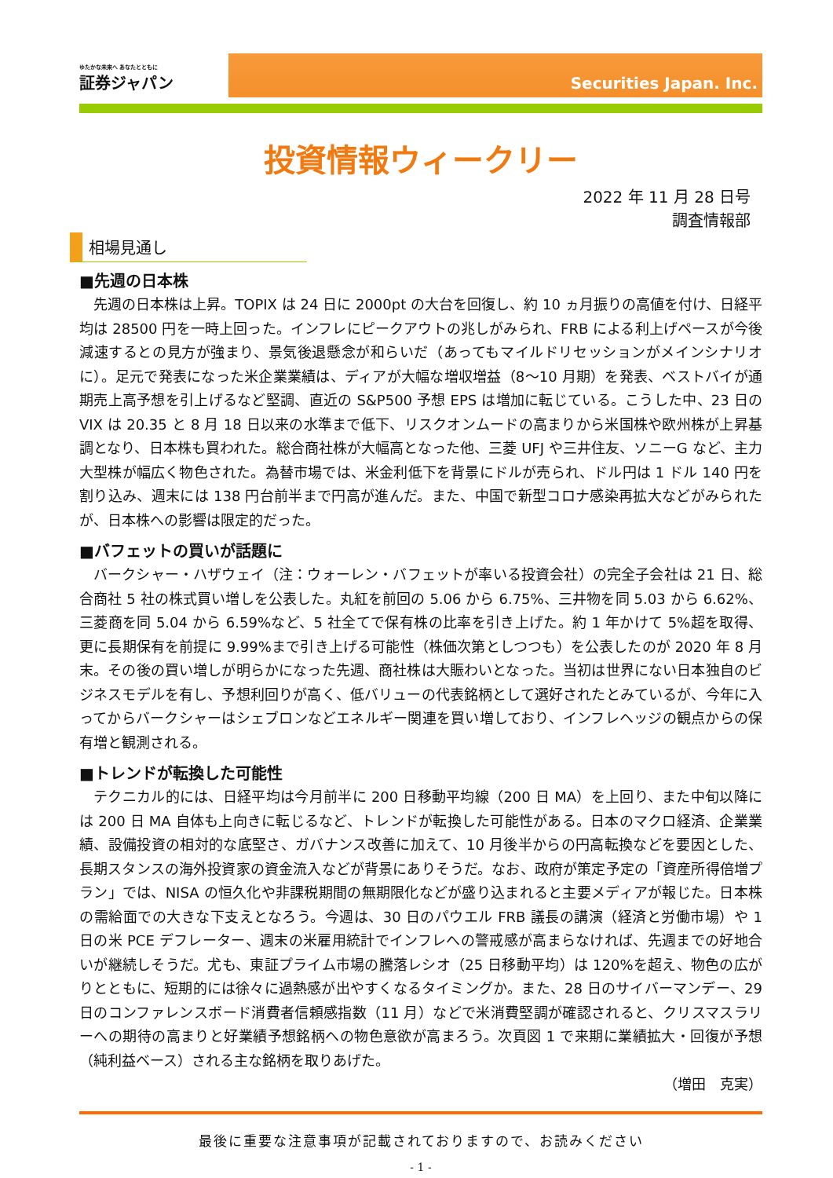ゆたかな未来へ あなたとともに
証券ジャパン
Securities Japan. Inc.
投資情報ウィークリー
2022 年 11 月 28 日号
調査情報部
相場見通し
■先週の日本株
先週の日本株は上昇。TOPIX は 24 日に 2000pt の大台を回復し、約 10 ヵ月振りの高値を付け、日経平均は 28500 円を一時上回った。インフレにピークアウトの兆しがみられ、FRB による利上げペースが今後減速するとの見方が強まり、景気後退懸念が和らいだ（あってもマイルドリセッションがメインシナリオに）。足元で発表になった米企業業績は、ディアが大幅な増収増益（8～10 月期）を発表、ベストバイが通期売上高予想を引上げるなど堅調、直近の S&P500 予想 EPS は増加に転じている。こうした中、23 日の VIX は 20.35 と 8 月 18 日以来の水準まで低下、リスクオンムードの高まりから米国株や欧州株が上昇基調となり、日本株も買われた。総合商社株が大幅高となった他、三菱 UFJ や三井住友、ソニーG など、主力大型株が幅広く物色された。為替市場では、米金利低下を背景にドルが売られ、ドル円は 1 ドル 140 円を割り込み、週末には 138 円台前半まで円高が進んだ。また、中国で新型コロナ感染再拡大などがみられたが、日本株への影響は限定的だった。
■バフェットの買いが話題に
バークシャー・ハザウェイ（注：ウォーレン・バフェットが率いる投資会社）の完全子会社は 21 日、総合商社 5 社の株式買い増しを公表した。丸紅を前回の 5.06 から 6.75%、三井物を同 5.03 から 6.62%、三菱商を同 5.04 から 6.59%など、5 社全てで保有株の比率を引き上げた。約 1 年かけて 5%超を取得、更に長期保有を前提に 9.99%まで引き上げる可能性（株価次第としつつも）を公表したのが 2020 年 8 月末。その後の買い増しが明らかになった先週、商社株は大賑わいとなった。当初は世界にない日本独自のビジネスモデルを有し、予想利回りが高く、低バリューの代表銘柄として選好されたとみているが、今年に入ってからバークシャーはシェブロンなどエネルギー関連を買い増しており、インフレヘッジの観点からの保有増と観測される。
■トレンドが転換した可能性
テクニカル的には、日経平均は今月前半に 200 日移動平均線（200 日 MA）を上回り、また中旬以降には 200 日 MA 自体も上向きに転じるなど、トレンドが転換した可能性がある。日本のマクロ経済、企業業績、設備投資の相対的な底堅さ、ガバナンス改善に加えて、10 月後半からの円高転換などを要因とした、長期スタンスの海外投資家の資金流入などが背景にありそうだ。なお、政府が策定予定の「資産所得倍増プラン」では、NISA の恒久化や非課税期間の無期限化などが盛り込まれると主要メディアが報じた。日本株の需給面での大きな下支えとなろう。今週は、30 日のパウエル FRB 議長の講演（経済と労働市場）や 1 日の米 PCE デフレーター、週末の米雇用統計でインフレへの警戒感が高まらなければ、先週までの好地合いが継続しそうだ。尤も、東証プライム市場の騰落レシオ（25 日移動平均）は 120%を超え、物色の広がりとともに、短期的には徐々に過熱感が出やすくなるタイミングか。また、28 日のサイバーマンデー、29 日のコンファレンスボード消費者信頼感指数（11 月）などで米消費堅調が確認されると、クリスマスラリーへの期待の高まりと好業績予想銘柄への物色意欲が高まろう。次頁図 1 で来期に業績拡大・回復が予想（純利益ベース）される主な銘柄を取りあげた。
（増田　克実）
最後に重要な注意事項が記載されておりますので、お読みください
- 1 -